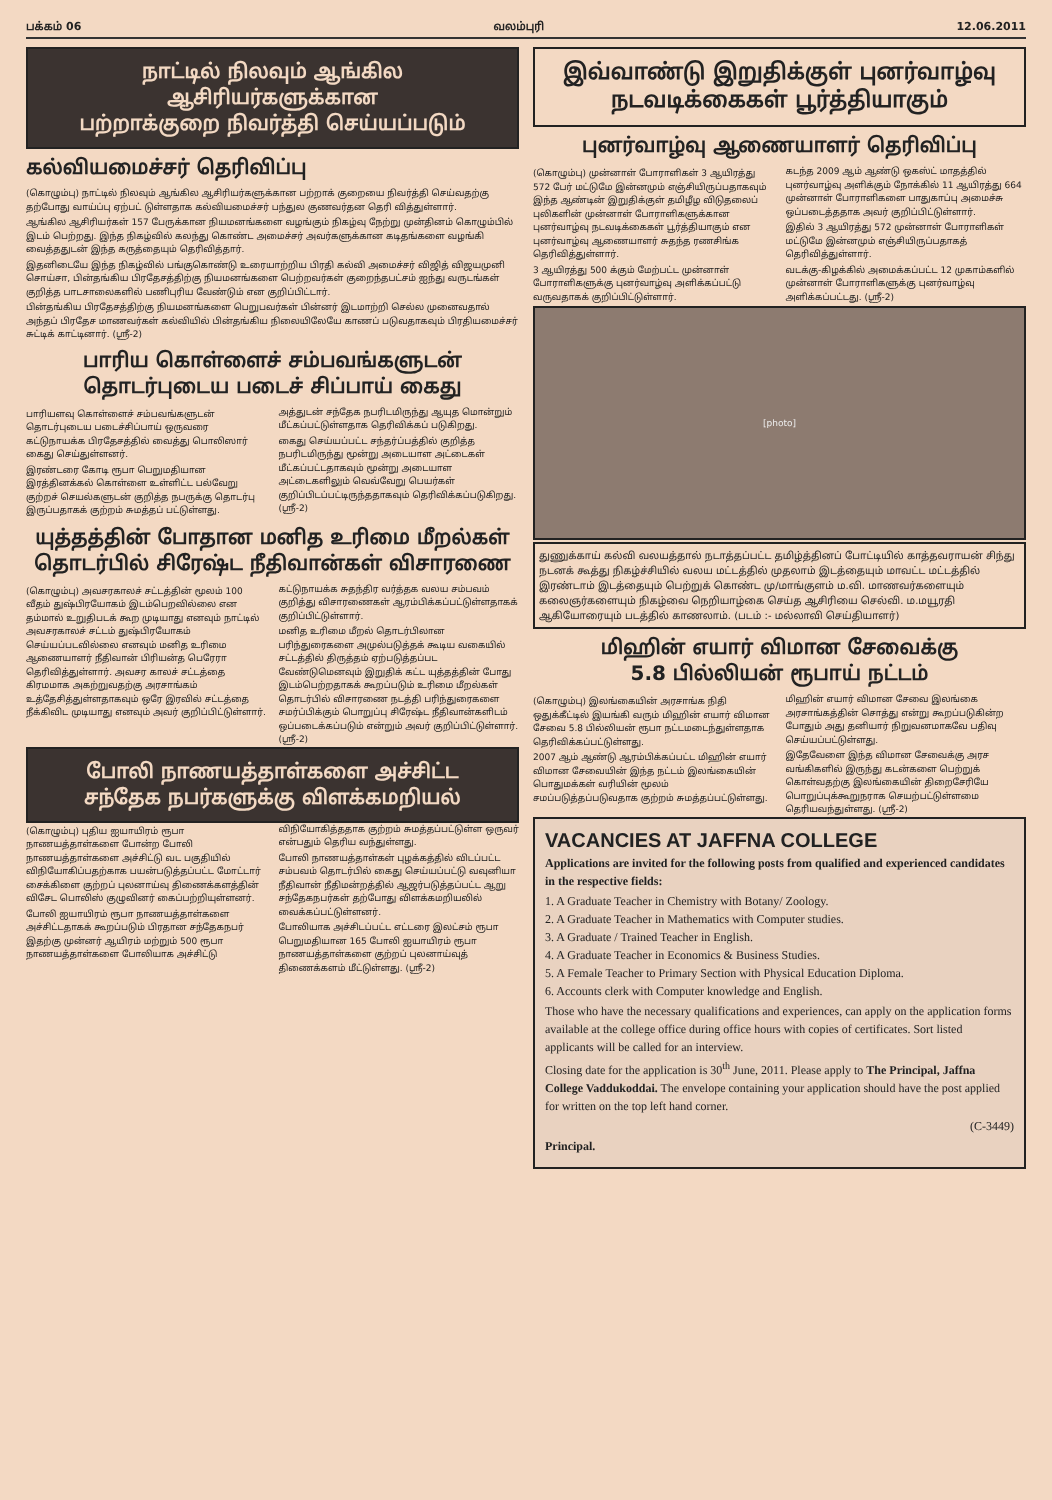பக்கம் 06 வலம்புரி 12.06.2011
நாட்டில் நிலவும் ஆங்கில ஆசிரியர்களுக்கான
பற்றாக்குறை நிவர்த்தி செய்யப்படும்
கல்வியமைச்சர் தெரிவிப்பு
(கொழும்பு) நாட்டில் நிலவும் ஆங்கில ஆசிரியர்களுக்கான பற்றாக் குறையை நிவர்த்தி செய்வதற்கு தற்போது வாய்ப்பு ஏற்பட் டுள்ளதாக கல்வியமைச்சர் பந்துல குணவர்தன தெரி வித்துள்ளார்.
ஆங்கில ஆசிரியர்கள் 157 பேருக்கான நியமனங்களை வழங்கும் நிகழ்வு நேற்று முன்தினம் கொழும்பில் இடம் பெற்றது. இந்த நிகழ்வில் கலந்து கொண்ட அமைச்சர் அவர்களுக்கான கடிதங்களை வழங்கி வைத்ததுடன் இந்த கருத்தையும் தெரிவித்தார்.
இதனிடையே இந்த நிகழ்வில் பங்குகொண்டு உரையாற்றிய பிரதி கல்வி அமைச்சர் விஜித் விஜயமுனி சொய்சா, பின்தங்கிய பிரதேசத்திற்கு நியமனங்களை பெற்றவர்கள் குறைந்தபட்சம் ஐந்து வருடங்கள் குறித்த பாடசாலைகளில் பணிபுரிய வேண்டும் என குறிப்பிட்டார்.
பின்தங்கிய பிரதேசத்திற்கு நியமனங்களை பெறுபவர்கள் பின்னர் இடமாற்றி செல்ல முனைவதால் அந்தப் பிரதேச மாணவர்கள் கல்வியில் பின்தங்கிய நிலையிலேயே காணப் படுவதாகவும் பிரதியமைச்சர் சுட்டிக் காட்டினார். (ஸ்ரீ-2)
பாரிய கொள்ளைச் சம்பவங்களுடன்
தொடர்புடைய படைச் சிப்பாய் கைது
பாரியளவு கொள்ளைச் சம்பவங்களுடன் தொடர்புடைய படைச்சிப்பாய் ஒருவரை கட்டுநாயக்க பிரதேசத்தில் வைத்து பொலிஸார் கைது செய்துள்ளனர்.
இரண்டரை கோடி ரூபா பெறுமதியான இரத்தினக்கல் கொள்ளை உள்ளிட்ட பல்வேறு குற்றச் செயல்களுடன் குறித்த நபருக்கு தொடர்பு இருப்பதாகக் குற்றம் சுமத்தப் பட்டுள்ளது.
அத்துடன் சந்தேக நபரிடமிருந்து ஆயுத மொன்றும் மீட்கப்பட்டுள்ளதாக தெரிவிக்கப் படுகிறது.
கைது செய்யப்பட்ட சந்தர்ப்பத்தில் குறித்த நபரிடமிருந்து மூன்று அடையாள அட்டைகள் மீட்கப்பட்டதாகவும் மூன்று அடையாள அட்டைகளிலும் வெவ்வேறு பெயர்கள் குறிப்பிடப்பட்டிருந்ததாகவும் தெரிவிக்கப்படுகிறது. (ஸ்ரீ-2)
யுத்தத்தின் போதான மனித உரிமை மீறல்கள்
தொடர்பில் சிரேஷ்ட நீதிவான்கள் விசாரணை
(கொழும்பு) அவசரகாலச் சட்டத்தின் மூலம் 100 வீதம் துஷ்பிரயோகம் இடம்பெறவில்லை என தம்மால் உறுதிபடக் கூற முடியாது எனவும் நாட்டில் அவசரகாலச் சட்டம் துஷ்பிரயோகம் செய்யப்படவில்லை எனவும் மனித உரிமை ஆணையாளர் நீதிவான் பிரியன்த பெரேரா தெரிவித்துள்ளார். அவசர காலச் சட்டத்தை கிரமமாக அகற்றுவதற்கு அரசாங்கம் உத்தேசித்துள்ளதாகவும் ஒரே இரவில் சட்டத்தை நீக்கிவிட முடியாது எனவும் அவர் குறிப்பிட்டுள்ளார்.
கட்டுநாயக்க சுதந்திர வர்த்தக வலய சம்பவம் குறித்து விசாரணைகள் ஆரம்பிக்கப்பட்டுள்ளதாகக் குறிப்பிட்டுள்ளார்.
மனித உரிமை மீறல் தொடர்பிலான பரிந்துரைகளை அமுல்படுத்தக் கூடிய வகையில் சட்டத்தில் திருத்தம் ஏற்படுத்தப்பட வேண்டுமெனவும் இறுதிக் கட்ட யுத்தத்தின் போது இடம்பெற்றதாகக் கூறப்படும் உரிமை மீறல்கள் தொடர்பில் விசாரணை நடத்தி பரிந்துரைகளை சமர்ப்பிக்கும் பொறுப்பு சிரேஷ்ட நீதிவான்களிடம் ஒப்படைக்கப்படும் என்றும் அவர் குறிப்பிட்டுள்ளார். (ஸ்ரீ-2)
போலி நாணயத்தாள்களை அச்சிட்ட
சந்தேக நபர்களுக்கு விளக்கமறியல்
(கொழும்பு) புதிய ஐயாயிரம் ரூபா நாணயத்தாள்களை போன்ற போலி நாணயத்தாள்களை அச்சிட்டு வட பகுதியில் விநியோகிப்பதற்காக பயன்படுத்தப்பட்ட மோட்டார் சைக்கிளை குற்றப் புலனாய்வு திணைக்களத்தின் விசேட பொலிஸ் குழுவினர் கைப்பற்றியுள்ளனர்.
போலி ஐயாயிரம் ரூபா நாணயத்தாள்களை அச்சிட்டதாகக் கூறப்படும் பிரதான சந்தேகநபர் இதற்கு முன்னர் ஆயிரம் மற்றும் 500 ரூபா நாணயத்தாள்களை போலியாக அச்சிட்டு விநியோகித்ததாக குற்றம் சுமத்தப்பட்டுள்ள ஒருவர் என்பதும் தெரிய வந்துள்ளது.
போலி நாணயத்தாள்கள் புழக்கத்தில் விடப்பட்ட சம்பவம் தொடர்பில் கைது செய்யப்பட்டு வவுனியா நீதிவான் நீதிமன்றத்தில் ஆஜர்படுத்தப்பட்ட ஆறு சந்தேகநபர்கள் தற்போது விளக்கமறியலில் வைக்கப்பட்டுள்ளனர்.
போலியாக அச்சிடப்பட்ட எட்டரை இலட்சம் ரூபா பெறுமதியான 165 போலி ஐயாயிரம் ரூபா நாணயத்தாள்களை குற்றப் புலனாய்வுத் திணைக்களம் மீட்டுள்ளது. (ஸ்ரீ-2)
இவ்வாண்டு இறுதிக்குள் புனர்வாழ்வு
நடவடிக்கைகள் பூர்த்தியாகும்
புனர்வாழ்வு ஆணையாளர் தெரிவிப்பு
(கொழும்பு) முன்னாள் போராளிகள் 3 ஆயிரத்து 572 பேர் மட்டுமே இன்னமும் எஞ்சியிருப்பதாகவும் இந்த ஆண்டின் இறுதிக்குள் தமிழீழ விடுதலைப் புலிகளின் முன்னாள் போராளிகளுக்கான புனர்வாழ்வு நடவடிக்கைகள் பூர்த்தியாகும் என புனர்வாழ்வு ஆணையாளர் சுதந்த ரணசிங்க தெரிவித்துள்ளார்.
3 ஆயிரத்து 500 க்கும் மேற்பட்ட முன்னாள் போராளிகளுக்கு புனர்வாழ்வு அளிக்கப்பட்டு வருவதாகக் குறிப்பிட்டுள்ளார்.
கடந்த 2009 ஆம் ஆண்டு ஒகஸ்ட் மாதத்தில் புனர்வாழ்வு அளிக்கும் நோக்கில் 11 ஆயிரத்து 664 முன்னாள் போராளிகளை பாதுகாப்பு அமைச்சு ஒப்படைத்ததாக அவர் குறிப்பிட்டுள்ளார்.
இதில் 3 ஆயிரத்து 572 முன்னாள் போராளிகள் மட்டுமே இன்னமும் எஞ்சியிருப்பதாகத் தெரிவித்துள்ளார்.
வடக்கு-கிழக்கில் அமைக்கப்பட்ட 12 முகாம்களில் முன்னாள் போராளிகளுக்கு புனர்வாழ்வு அளிக்கப்பட்டது. (ஸ்ரீ-2)
[photo]
துணுக்காய் கல்வி வலயத்தால் நடாத்தப்பட்ட தமிழ்த்தினப் போட்டியில் காத்தவராயன் சிந்து நடனக் கூத்து நிகழ்ச்சியில் வலய மட்டத்தில் முதலாம் இடத்தையும் மாவட்ட மட்டத்தில் இரண்டாம் இடத்தையும் பெற்றுக் கொண்ட மு/மாங்குளம் ம.வி. மாணவர்களையும் கலைஞர்களையும் நிகழ்வை நெறியாழ்கை செய்த ஆசிரியை செல்வி. ம.மயூரதி ஆகியோரையும் படத்தில் காணலாம். (படம் :- மல்லாவி செய்தியாளர்)
மிஹின் எயார் விமான சேவைக்கு
5.8 பில்லியன் ரூபாய் நட்டம்
(கொழும்பு) இலங்கையின் அரசாங்க நிதி ஒதுக்கீட்டில் இயங்கி வரும் மிஹின் எயார் விமான சேவை 5.8 பில்லியன் ரூபா நட்டமடைந்துள்ளதாக தெரிவிக்கப்பட்டுள்ளது.
2007 ஆம் ஆண்டு ஆரம்பிக்கப்பட்ட மிஹின் எயார் விமான சேவையின் இந்த நட்டம் இலங்கையின் பொதுமக்கள் வரியின் மூலம் சமப்படுத்தப்படுவதாக குற்றம் சுமத்தப்பட்டுள்ளது.
மிஹின் எயார் விமான சேவை இலங்கை அரசாங்கத்தின் சொத்து என்று கூறப்படுகின்ற போதும் அது தனியார் நிறுவனமாகவே பதிவு செய்யப்பட்டுள்ளது.
இதேவேளை இந்த விமான சேவைக்கு அரச வங்கிகளில் இருந்து கடன்களை பெற்றுக் கொள்வதற்கு இலங்கையின் திறைசேரியே பொறுப்புக்கூறுநராக செயற்பட்டுள்ளமை தெரியவந்துள்ளது. (ஸ்ரீ-2)
VACANCIES AT JAFFNA COLLEGE
Applications are invited for the following posts from qualified and experienced candidates in the respective fields:
1. A Graduate Teacher in Chemistry with Botany/ Zoology.
2. A Graduate Teacher in Mathematics with Computer studies.
3. A Graduate / Trained Teacher in English.
4. A Graduate Teacher in Economics & Business Studies.
5. A Female Teacher to Primary Section with Physical Education Diploma.
6. Accounts clerk with Computer knowledge and English.
Those who have the necessary qualifications and experiences, can apply on the application forms available at the college office during office hours with copies of certificates. Sort listed applicants will be called for an interview.
Closing date for the application is 30<sup>th</sup> June, 2011. Please apply to The Principal, Jaffna College Vaddukoddai. The envelope containing your application should have the post applied for written on the top left hand corner.
(C-3449)
Principal.